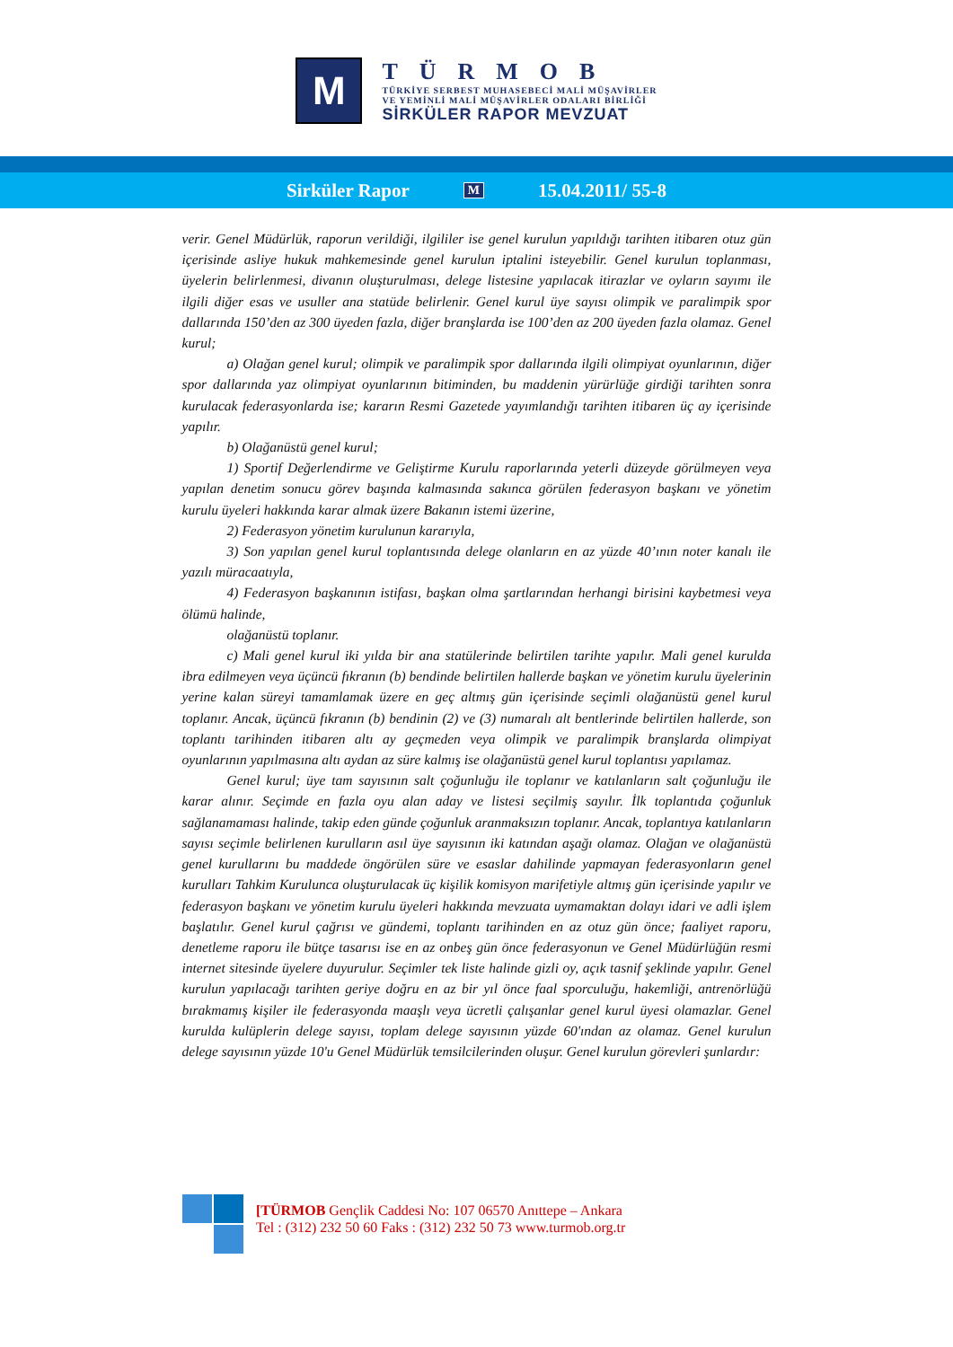M
TÜRMOB
TÜRKİYE SERBEST MUHASEBECİ MALİ MÜŞAVİRLER
VE YEMİNLİ MALİ MÜŞAVİRLER ODALARI BİRLİĞİ
SİRKÜLER RAPOR MEVZUAT
Sirküler Rapor M 15.04.2011/ 55-8
verir. Genel Müdürlük, raporun verildiği, ilgililer ise genel kurulun yapıldığı tarihten itibaren otuz gün içerisinde asliye hukuk mahkemesinde genel kurulun iptalini isteyebilir. Genel kurulun toplanması, üyelerin belirlenmesi, divanın oluşturulması, delege listesine yapılacak itirazlar ve oyların sayımı ile ilgili diğer esas ve usuller ana statüde belirlenir. Genel kurul üye sayısı olimpik ve paralimpik spor dallarında 150’den az 300 üyeden fazla, diğer branşlarda ise 100’den az 200 üyeden fazla olamaz. Genel kurul;
a) Olağan genel kurul; olimpik ve paralimpik spor dallarında ilgili olimpiyat oyunlarının, diğer spor dallarında yaz olimpiyat oyunlarının bitiminden, bu maddenin yürürlüğe girdiği tarihten sonra kurulacak federasyonlarda ise; kararın Resmi Gazetede yayımlandığı tarihten itibaren üç ay içerisinde yapılır.
b) Olağanüstü genel kurul;
1) Sportif Değerlendirme ve Geliştirme Kurulu raporlarında yeterli düzeyde görülmeyen veya yapılan denetim sonucu görev başında kalmasında sakınca görülen federasyon başkanı ve yönetim kurulu üyeleri hakkında karar almak üzere Bakanın istemi üzerine,
2) Federasyon yönetim kurulunun kararıyla,
3) Son yapılan genel kurul toplantısında delege olanların en az yüzde 40’ının noter kanalı ile yazılı müracaatıyla,
4) Federasyon başkanının istifası, başkan olma şartlarından herhangi birisini kaybetmesi veya ölümü halinde,
olağanüstü toplanır.
c) Mali genel kurul iki yılda bir ana statülerinde belirtilen tarihte yapılır. Mali genel kurulda ibra edilmeyen veya üçüncü fıkranın (b) bendinde belirtilen hallerde başkan ve yönetim kurulu üyelerinin yerine kalan süreyi tamamlamak üzere en geç altmış gün içerisinde seçimli olağanüstü genel kurul toplanır. Ancak, üçüncü fıkranın (b) bendinin (2) ve (3) numaralı alt bentlerinde belirtilen hallerde, son toplantı tarihinden itibaren altı ay geçmeden veya olimpik ve paralimpik branşlarda olimpiyat oyunlarının yapılmasına altı aydan az süre kalmış ise olağanüstü genel kurul toplantısı yapılamaz.
Genel kurul; üye tam sayısının salt çoğunluğu ile toplanır ve katılanların salt çoğunluğu ile karar alınır. Seçimde en fazla oyu alan aday ve listesi seçilmiş sayılır. İlk toplantıda çoğunluk sağlanamaması halinde, takip eden günde çoğunluk aranmaksızın toplanır. Ancak, toplantıya katılanların sayısı seçimle belirlenen kurulların asıl üye sayısının iki katından aşağı olamaz. Olağan ve olağanüstü genel kurullarını bu maddede öngörülen süre ve esaslar dahilinde yapmayan federasyonların genel kurulları Tahkim Kurulunca oluşturulacak üç kişilik komisyon marifetiyle altmış gün içerisinde yapılır ve federasyon başkanı ve yönetim kurulu üyeleri hakkında mevzuata uymamaktan dolayı idari ve adli işlem başlatılır. Genel kurul çağrısı ve gündemi, toplantı tarihinden en az otuz gün önce; faaliyet raporu, denetleme raporu ile bütçe tasarısı ise en az onbeş gün önce federasyonun ve Genel Müdürlüğün resmi internet sitesinde üyelere duyurulur. Seçimler tek liste halinde gizli oy, açık tasnif şeklinde yapılır. Genel kurulun yapılacağı tarihten geriye doğru en az bir yıl önce faal sporculuğu, hakemliği, antrenörlüğü bırakmamış kişiler ile federasyonda maaşlı veya ücretli çalışanlar genel kurul üyesi olamazlar. Genel kurulda kulüplerin delege sayısı, toplam delege sayısının yüzde 60'ından az olamaz. Genel kurulun delege sayısının yüzde 10'u Genel Müdürlük temsilcilerinden oluşur. Genel kurulun görevleri şunlardır:
[TÜRMOB Gençlik Caddesi No: 107 06570 Anıttepe – Ankara
Tel : (312) 232 50 60 Faks : (312) 232 50 73 www.turmob.org.tr